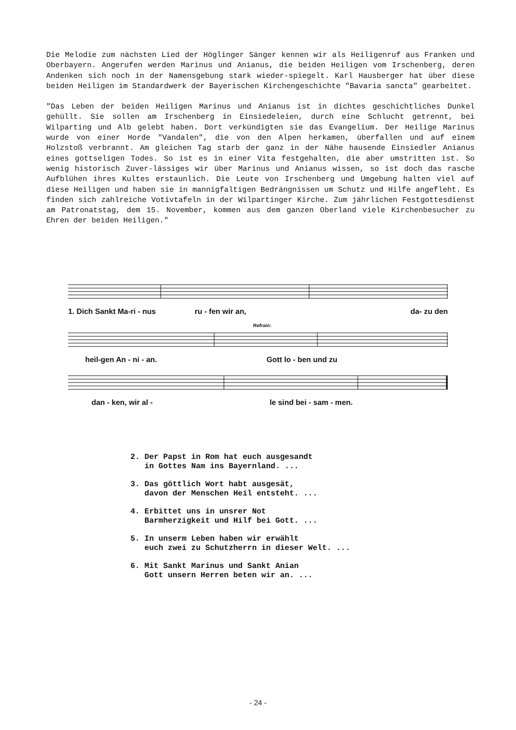Die Melodie zum nächsten Lied der Höglinger Sänger kennen wir als Heiligenruf aus Franken und Oberbayern. Angerufen werden Marinus und Anianus, die beiden Heiligen vom Irschenberg, deren Andenken sich noch in der Namensgebung stark wieder-spiegelt. Karl Hausberger hat über diese beiden Heiligen im Standardwerk der Bayerischen Kirchengeschichte "Bavaria sancta" gearbeitet.
"Das Leben der beiden Heiligen Marinus und Anianus ist in dichtes geschichtliches Dunkel gehüllt. Sie sollen am Irschenberg in Einsiedeleien, durch eine Schlucht getrennt, bei Wilparting und Alb gelebt haben. Dort verkündigten sie das Evangelium. Der Heilige Marinus wurde von einer Horde "Vandalen", die von den Alpen herkamen, überfallen und auf einem Holzstoß verbrannt. Am gleichen Tag starb der ganz in der Nähe hausende Einsiedler Anianus eines gottseligen Todes. So ist es in einer Vita festgehalten, die aber umstritten ist. So wenig historisch Zuver-lässiges wir über Marinus und Anianus wissen, so ist doch das rasche Aufblühen ihres Kultes erstaunlich. Die Leute von Irschenberg und Umgebung halten viel auf diese Heiligen und haben sie in mannigfaltigen Bedrängnissen um Schutz und Hilfe angefleht. Es finden sich zahlreiche Votivtafeln in der Wilpartinger Kirche. Zum jährlichen Festgottesdienst am Patronatstag, dem 15. November, kommen aus dem ganzen Oberland viele Kirchenbesucher zu Ehren der beiden Heiligen."
1. Dich Sankt Ma-ri - nus ru - fen wir an, da- zu den
Refrain:
heil-gen An - ni - an. Gott lo - ben und zu
dan - ken, wir al - le sind bei - sam - men.
2. Der Papst in Rom hat euch ausgesandt
in Gottes Nam ins Bayernland. ...
3. Das göttlich Wort habt ausgesät,
davon der Menschen Heil entsteht. ...
4. Erbittet uns in unsrer Not
Barmherzigkeit und Hilf bei Gott. ...
5. In unserm Leben haben wir erwählt
euch zwei zu Schutzherrn in dieser Welt. ...
6. Mit Sankt Marinus und Sankt Anian
Gott unsern Herren beten wir an. ...
- 24 -